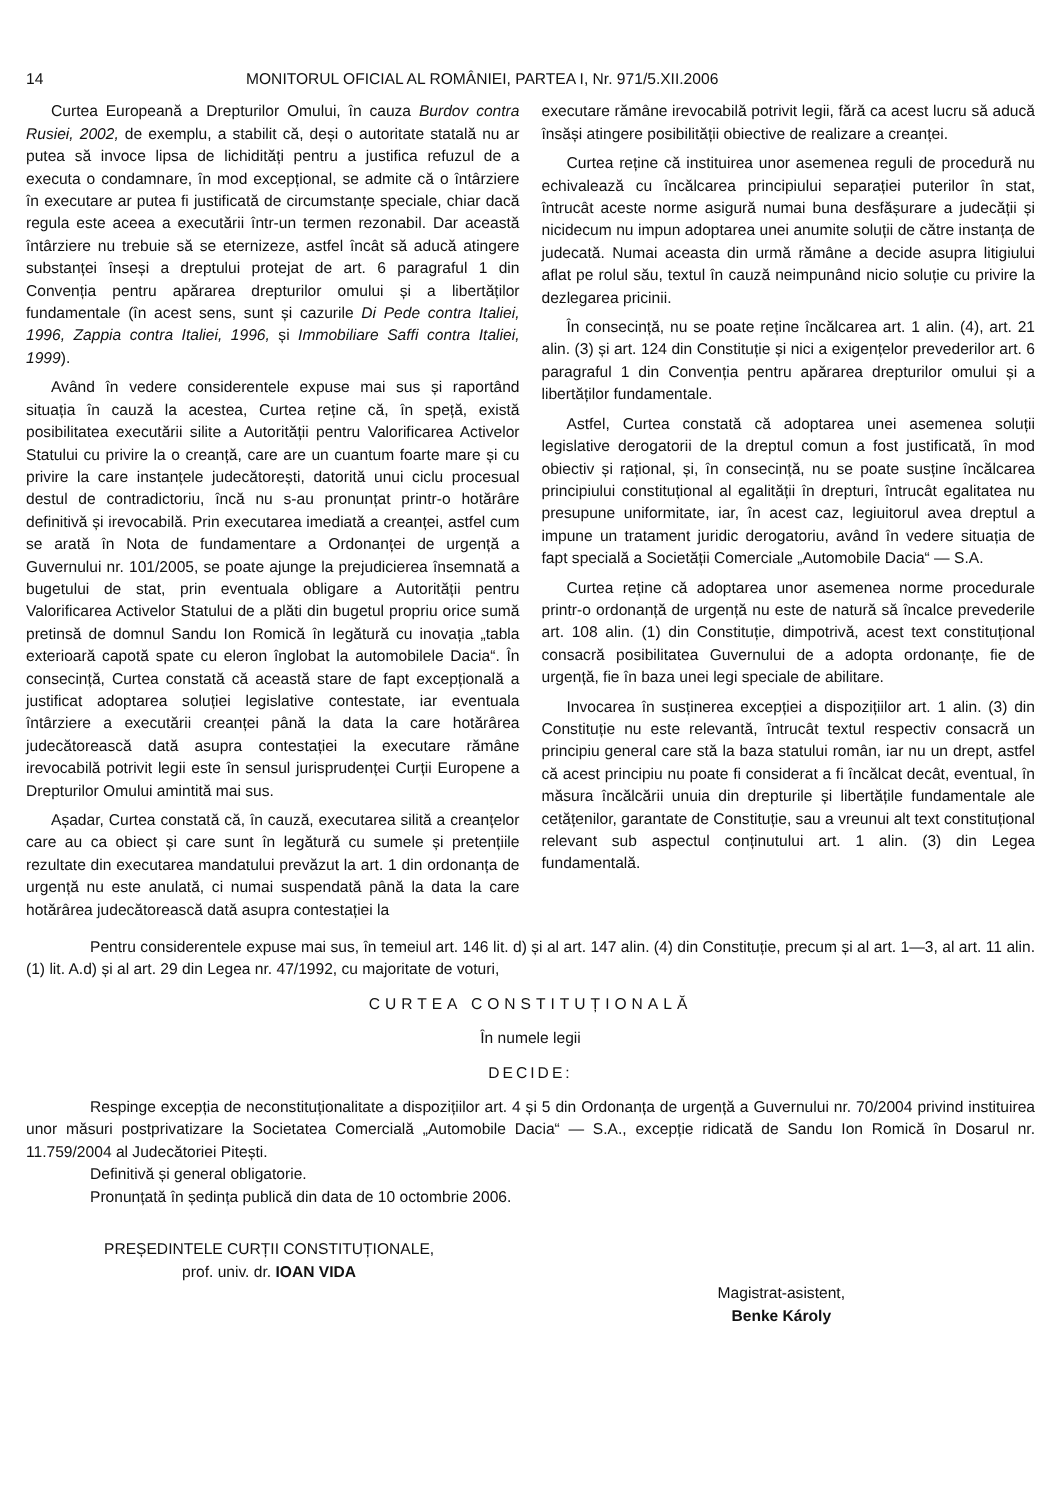14 MONITORUL OFICIAL AL ROMÂNIEI, PARTEA I, Nr. 971/5.XII.2006
Curtea Europeană a Drepturilor Omului, în cauza Burdov contra Rusiei, 2002, de exemplu, a stabilit că, deși o autoritate statală nu ar putea să invoce lipsa de lichidități pentru a justifica refuzul de a executa o condamnare, în mod excepțional, se admite că o întârziere în executare ar putea fi justificată de circumstanțe speciale, chiar dacă regula este aceea a executării într-un termen rezonabil. Dar această întârziere nu trebuie să se eternizeze, astfel încât să aducă atingere substanței înseși a dreptului protejat de art. 6 paragraful 1 din Convenția pentru apărarea drepturilor omului și a libertăților fundamentale (în acest sens, sunt și cazurile Di Pede contra Italiei, 1996, Zappia contra Italiei, 1996, și Immobiliare Saffi contra Italiei, 1999).
Având în vedere considerentele expuse mai sus și raportând situația în cauză la acestea, Curtea reține că, în speță, există posibilitatea executării silite a Autorității pentru Valorificarea Activelor Statului cu privire la o creanță, care are un cuantum foarte mare și cu privire la care instanțele judecătorești, datorită unui ciclu procesual destul de contradictoriu, încă nu s-au pronunțat printr-o hotărâre definitivă și irevocabilă. Prin executarea imediată a creanței, astfel cum se arată în Nota de fundamentare a Ordonanței de urgență a Guvernului nr. 101/2005, se poate ajunge la prejudicierea însemnată a bugetului de stat, prin eventuala obligare a Autorității pentru Valorificarea Activelor Statului de a plăti din bugetul propriu orice sumă pretinsă de domnul Sandu Ion Romică în legătură cu inovația „tabla exterioară capotă spate cu eleron înglobat la automobilele Dacia“. În consecință, Curtea constată că această stare de fapt excepțională a justificat adoptarea soluției legislative contestate, iar eventuala întârziere a executării creanței până la data la care hotărârea judecătorească dată asupra contestației la executare rămâne irevocabilă potrivit legii este în sensul jurisprudenței Curții Europene a Drepturilor Omului amintită mai sus.
Așadar, Curtea constată că, în cauză, executarea silită a creanțelor care au ca obiect și care sunt în legătură cu sumele și pretențiile rezultate din executarea mandatului prevăzut la art. 1 din ordonanța de urgență nu este anulată, ci numai suspendată până la data la care hotărârea judecătorească dată asupra contestației la
executare rămâne irevocabilă potrivit legii, fără ca acest lucru să aducă însăși atingere posibilității obiective de realizare a creanței.
Curtea reține că instituirea unor asemenea reguli de procedură nu echivalează cu încălcarea principiului separației puterilor în stat, întrucât aceste norme asigură numai buna desfășurare a judecății și nicidecum nu impun adoptarea unei anumite soluții de către instanța de judecată. Numai aceasta din urmă rămâne a decide asupra litigiului aflat pe rolul său, textul în cauză neimpunând nicio soluție cu privire la dezlegarea pricinii.
În consecință, nu se poate reține încălcarea art. 1 alin. (4), art. 21 alin. (3) și art. 124 din Constituție și nici a exigențelor prevederilor art. 6 paragraful 1 din Convenția pentru apărarea drepturilor omului și a libertăților fundamentale.
Astfel, Curtea constată că adoptarea unei asemenea soluții legislative derogatorii de la dreptul comun a fost justificată, în mod obiectiv și rațional, și, în consecință, nu se poate susține încălcarea principiului constituțional al egalității în drepturi, întrucât egalitatea nu presupune uniformitate, iar, în acest caz, legiuitorul avea dreptul a impune un tratament juridic derogatoriu, având în vedere situația de fapt specială a Societății Comerciale „Automobile Dacia“ — S.A.
Curtea reține că adoptarea unor asemenea norme procedurale printr-o ordonanță de urgență nu este de natură să încalce prevederile art. 108 alin. (1) din Constituție, dimpotrivă, acest text constituțional consacră posibilitatea Guvernului de a adopta ordonanțe, fie de urgență, fie în baza unei legi speciale de abilitare.
Invocarea în susținerea excepției a dispozițiilor art. 1 alin. (3) din Constituție nu este relevantă, întrucât textul respectiv consacră un principiu general care stă la baza statului român, iar nu un drept, astfel că acest principiu nu poate fi considerat a fi încălcat decât, eventual, în măsura încălcării unuia din drepturile și libertățile fundamentale ale cetățenilor, garantate de Constituție, sau a vreunui alt text constituțional relevant sub aspectul conținutului art. 1 alin. (3) din Legea fundamentală.
Pentru considerentele expuse mai sus, în temeiul art. 146 lit. d) și al art. 147 alin. (4) din Constituție, precum și al art. 1—3, al art. 11 alin. (1) lit. A.d) și al art. 29 din Legea nr. 47/1992, cu majoritate de voturi,
CURTEA CONSTITUȚIONALĂ
În numele legii
DECIDE:
Respinge excepția de neconstituționalitate a dispozițiilor art. 4 și 5 din Ordonanța de urgență a Guvernului nr. 70/2004 privind instituirea unor măsuri postprivatizare la Societatea Comercială „Automobile Dacia“ — S.A., excepție ridicată de Sandu Ion Romică în Dosarul nr. 11.759/2004 al Judecătoriei Pitești.
Definitivă și general obligatorie.
Pronunțată în ședința publică din data de 10 octombrie 2006.
PREȘEDINTELE CURȚII CONSTITUȚIONALE,
prof. univ. dr. IOAN VIDA
Magistrat-asistent,
Benke Károly